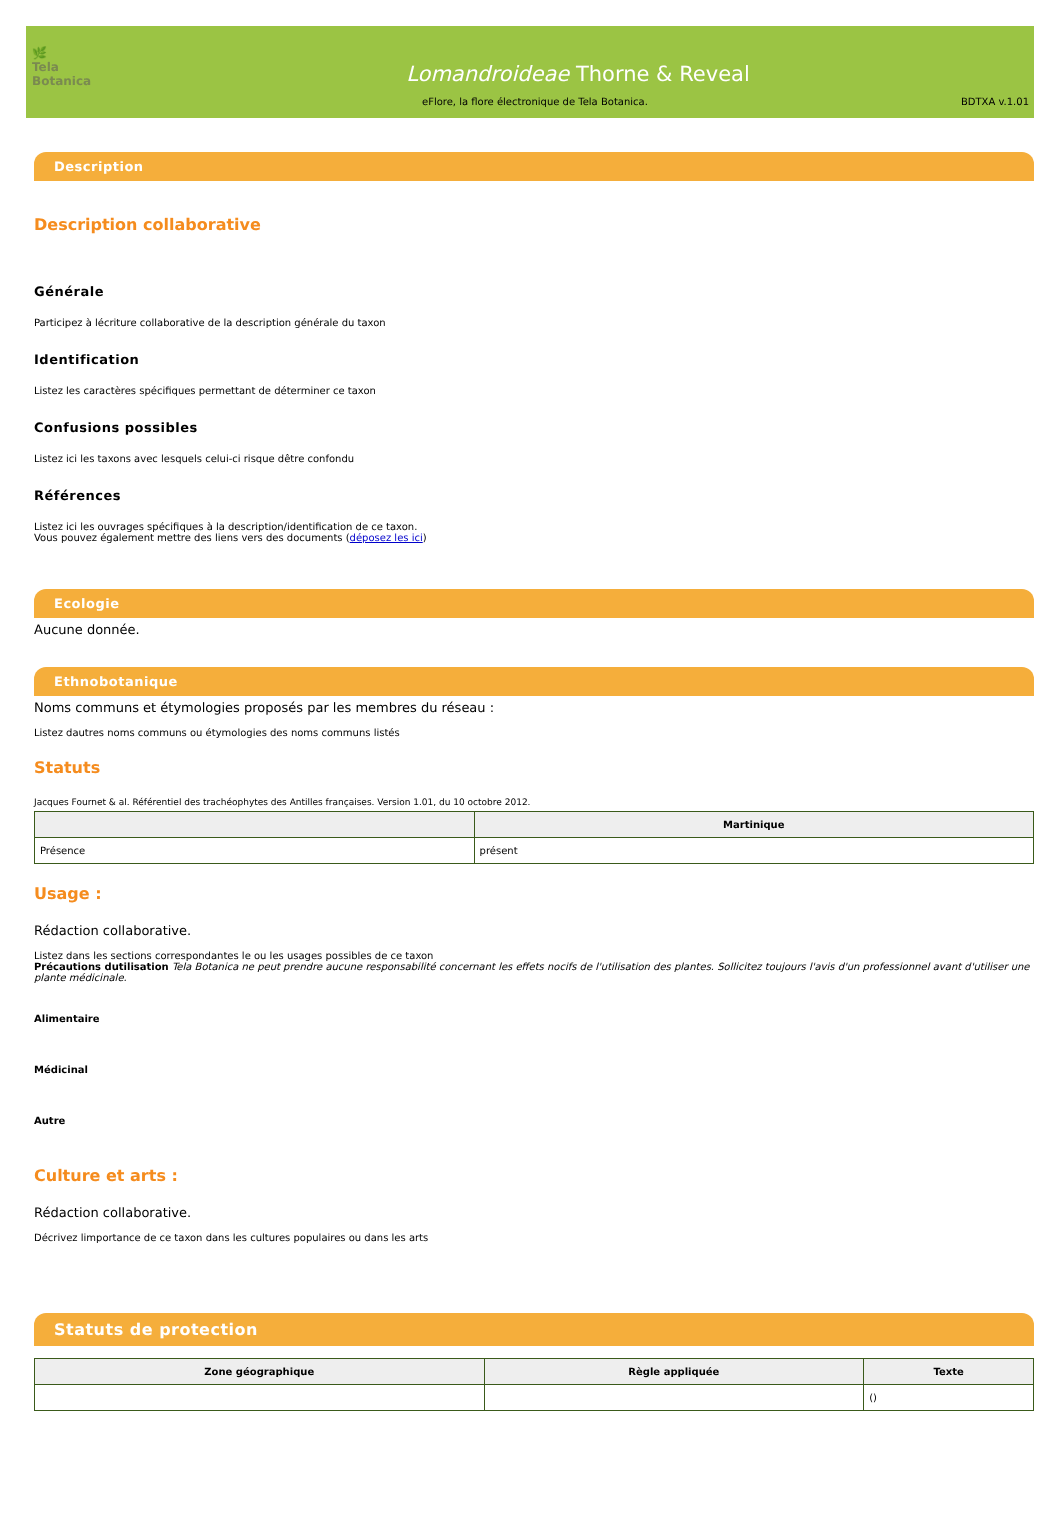🌿
Tela Botanica
Lomandroideae Thorne & Reveal
eFlore, la flore électronique de Tela Botanica. BDTXA v.1.01
Description
Description collaborative
Générale
Participez à lécriture collaborative de la description générale du taxon
Identification
Listez les caractères spécifiques permettant de déterminer ce taxon
Confusions possibles
Listez ici les taxons avec lesquels celui-ci risque dêtre confondu
Références
Listez ici les ouvrages spécifiques à la description/identification de ce taxon.
Vous pouvez également mettre des liens vers des documents (déposez les ici)
Ecologie
Aucune donnée.
Ethnobotanique
Noms communs et étymologies proposés par les membres du réseau :
Listez dautres noms communs ou étymologies des noms communs listés
Statuts
Jacques Fournet & al. Référentiel des trachéophytes des Antilles françaises. Version 1.01, du 10 octobre 2012.
| | Martinique |
| --- | --- |
| Présence | présent |
Usage :
Rédaction collaborative.
Listez dans les sections correspondantes le ou les usages possibles de ce taxon
Précautions dutilisation Tela Botanica ne peut prendre aucune responsabilité concernant les effets nocifs de l'utilisation des plantes. Sollicitez toujours l'avis d'un professionnel avant d'utiliser une plante médicinale.
Alimentaire
Médicinal
Autre
Culture et arts :
Rédaction collaborative.
Décrivez limportance de ce taxon dans les cultures populaires ou dans les arts
Statuts de protection
| Zone géographique | Règle appliquée | Texte |
| --- | --- | --- |
| | | () |